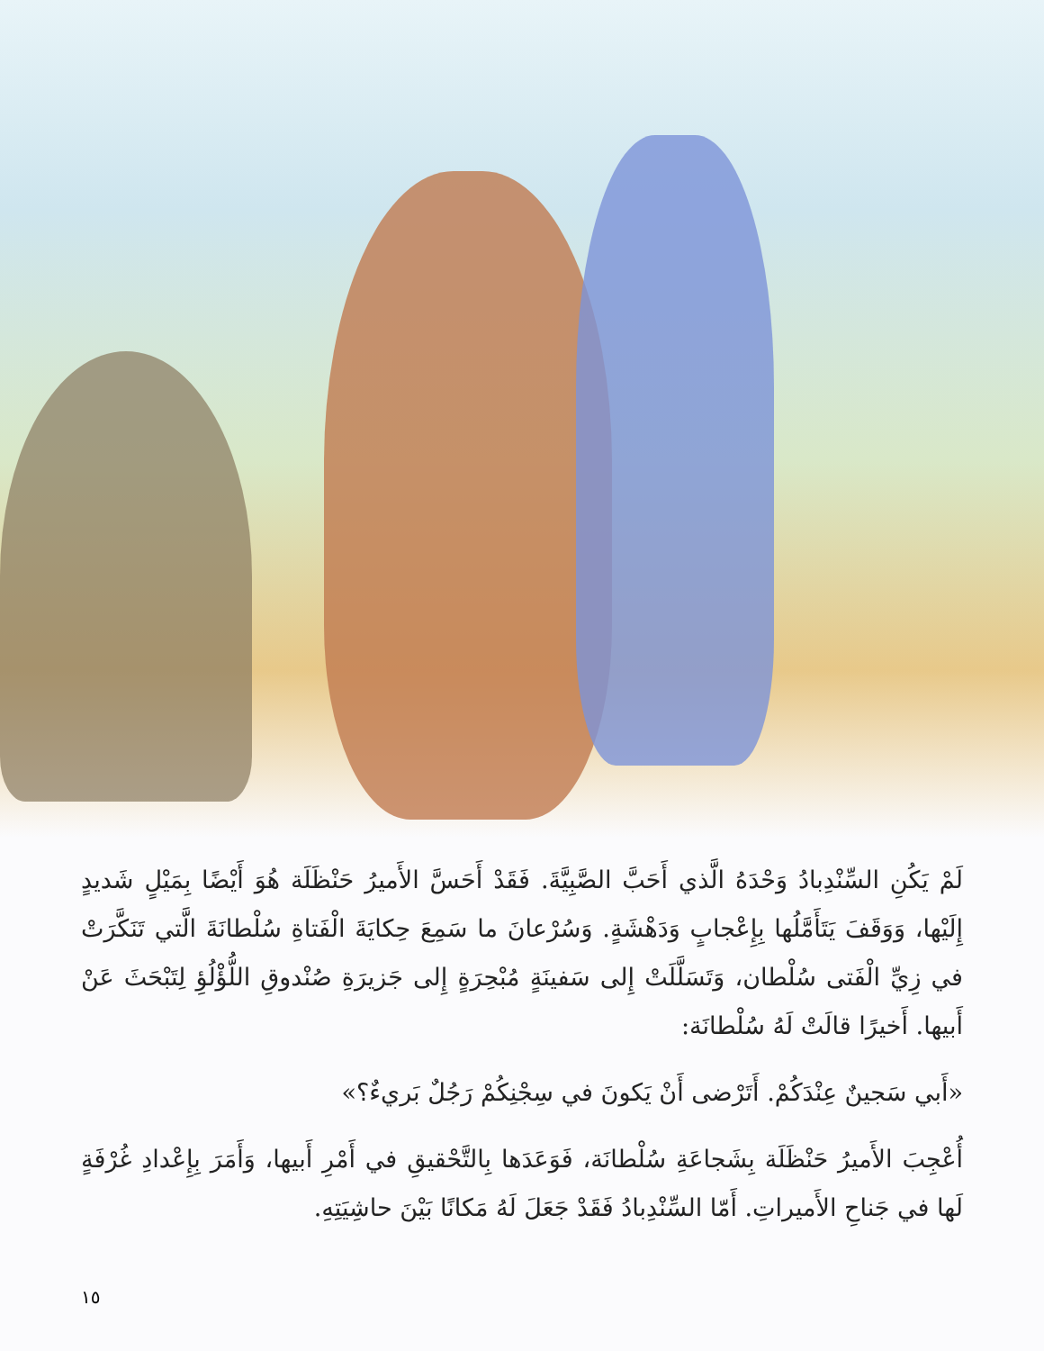لَمْ يَكُنِ السِّنْدِبادُ وَحْدَهُ الَّذي أَحَبَّ الصَّبِيَّةَ. فَقَدْ أَحَسَّ الأَميرُ حَنْظَلَة هُوَ أَيْضًا بِمَيْلٍ شَديدٍ إِلَيْها، وَوَقَفَ يَتَأَمَّلُها بِإِعْجابٍ وَدَهْشَةٍ. وَسُرْعانَ ما سَمِعَ حِكايَةَ الْفَتاةِ سُلْطانَةَ الَّتي تَنَكَّرَتْ في زِيِّ الْفَتى سُلْطان، وَتَسَلَّلَتْ إِلى سَفينَةٍ مُبْحِرَةٍ إِلى جَزيرَةِ صُنْدوقِ اللُّؤْلُؤِ لِتَبْحَثَ عَنْ أَبيها. أَخيرًا قالَتْ لَهُ سُلْطانَة:
«أَبي سَجينٌ عِنْدَكُمْ. أَتَرْضى أَنْ يَكونَ في سِجْنِكُمْ رَجُلٌ بَريءٌ؟»
أُعْجِبَ الأَميرُ حَنْظَلَة بِشَجاعَةِ سُلْطانَة، فَوَعَدَها بِالتَّحْقيقِ في أَمْرِ أَبيها، وَأَمَرَ بِإِعْدادِ غُرْفَةٍ لَها في جَناحِ الأَميراتِ. أَمّا السِّنْدِبادُ فَقَدْ جَعَلَ لَهُ مَكانًا بَيْنَ حاشِيَتِهِ.
١٥